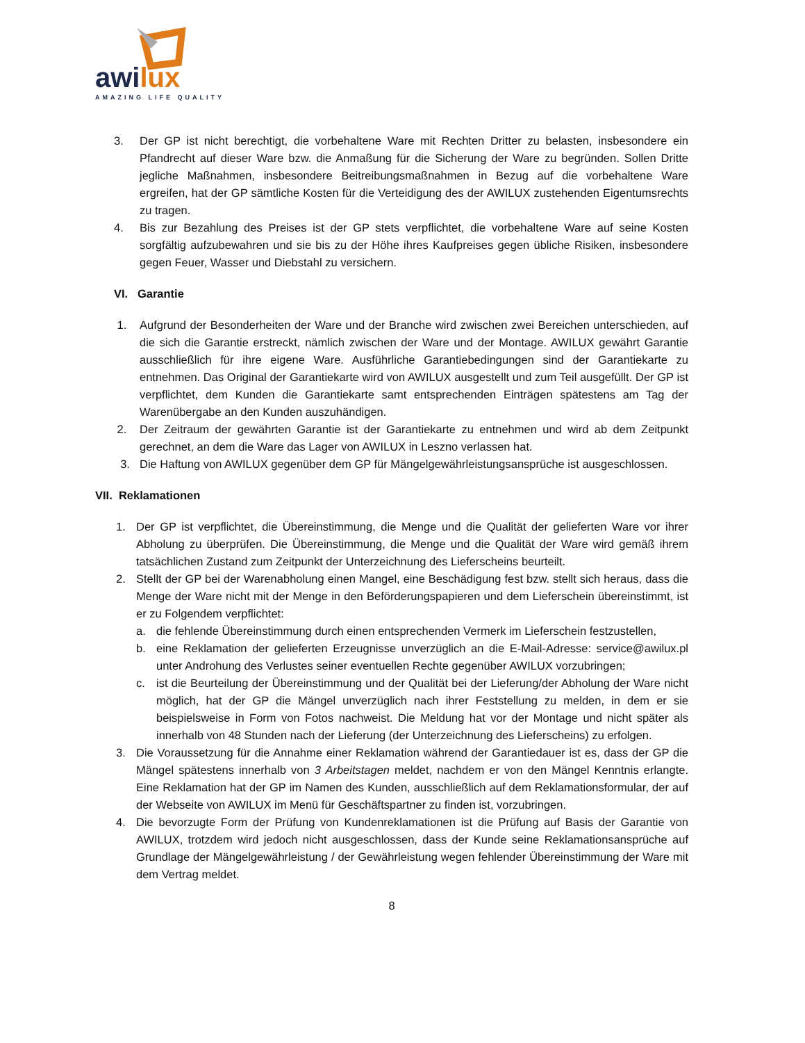awilux
AMAZING LIFE QUALITY
3. Der GP ist nicht berechtigt, die vorbehaltene Ware mit Rechten Dritter zu belasten, insbesondere ein Pfandrecht auf dieser Ware bzw. die Anmaßung für die Sicherung der Ware zu begründen. Sollen Dritte jegliche Maßnahmen, insbesondere Beitreibungsmaßnahmen in Bezug auf die vorbehaltene Ware ergreifen, hat der GP sämtliche Kosten für die Verteidigung des der AWILUX zustehenden Eigentumsrechts zu tragen.
4. Bis zur Bezahlung des Preises ist der GP stets verpflichtet, die vorbehaltene Ware auf seine Kosten sorgfältig aufzubewahren und sie bis zu der Höhe ihres Kaufpreises gegen übliche Risiken, insbesondere gegen Feuer, Wasser und Diebstahl zu versichern.
VI. Garantie
1. Aufgrund der Besonderheiten der Ware und der Branche wird zwischen zwei Bereichen unterschieden, auf die sich die Garantie erstreckt, nämlich zwischen der Ware und der Montage. AWILUX gewährt Garantie ausschließlich für ihre eigene Ware. Ausführliche Garantiebedingungen sind der Garantiekarte zu entnehmen. Das Original der Garantiekarte wird von AWILUX ausgestellt und zum Teil ausgefüllt. Der GP ist verpflichtet, dem Kunden die Garantiekarte samt entsprechenden Einträgen spätestens am Tag der Warenübergabe an den Kunden auszuhändigen.
2. Der Zeitraum der gewährten Garantie ist der Garantiekarte zu entnehmen und wird ab dem Zeitpunkt gerechnet, an dem die Ware das Lager von AWILUX in Leszno verlassen hat.
3. Die Haftung von AWILUX gegenüber dem GP für Mängelgewährleistungsansprüche ist ausgeschlossen.
VII. Reklamationen
1. Der GP ist verpflichtet, die Übereinstimmung, die Menge und die Qualität der gelieferten Ware vor ihrer Abholung zu überprüfen. Die Übereinstimmung, die Menge und die Qualität der Ware wird gemäß ihrem tatsächlichen Zustand zum Zeitpunkt der Unterzeichnung des Lieferscheins beurteilt.
2. Stellt der GP bei der Warenabholung einen Mangel, eine Beschädigung fest bzw. stellt sich heraus, dass die Menge der Ware nicht mit der Menge in den Beförderungspapieren und dem Lieferschein übereinstimmt, ist er zu Folgendem verpflichtet:
a. die fehlende Übereinstimmung durch einen entsprechenden Vermerk im Lieferschein festzustellen,
b. eine Reklamation der gelieferten Erzeugnisse unverzüglich an die E-Mail-Adresse: service@awilux.pl unter Androhung des Verlustes seiner eventuellen Rechte gegenüber AWILUX vorzubringen;
c. ist die Beurteilung der Übereinstimmung und der Qualität bei der Lieferung/der Abholung der Ware nicht möglich, hat der GP die Mängel unverzüglich nach ihrer Feststellung zu melden, in dem er sie beispielsweise in Form von Fotos nachweist. Die Meldung hat vor der Montage und nicht später als innerhalb von 48 Stunden nach der Lieferung (der Unterzeichnung des Lieferscheins) zu erfolgen.
3. Die Voraussetzung für die Annahme einer Reklamation während der Garantiedauer ist es, dass der GP die Mängel spätestens innerhalb von 3 Arbeitstagen meldet, nachdem er von den Mängel Kenntnis erlangte. Eine Reklamation hat der GP im Namen des Kunden, ausschließlich auf dem Reklamationsformular, der auf der Webseite von AWILUX im Menü für Geschäftspartner zu finden ist, vorzubringen.
4. Die bevorzugte Form der Prüfung von Kundenreklamationen ist die Prüfung auf Basis der Garantie von AWILUX, trotzdem wird jedoch nicht ausgeschlossen, dass der Kunde seine Reklamationsansprüche auf Grundlage der Mängelgewährleistung / der Gewährleistung wegen fehlender Übereinstimmung der Ware mit dem Vertrag meldet.
8